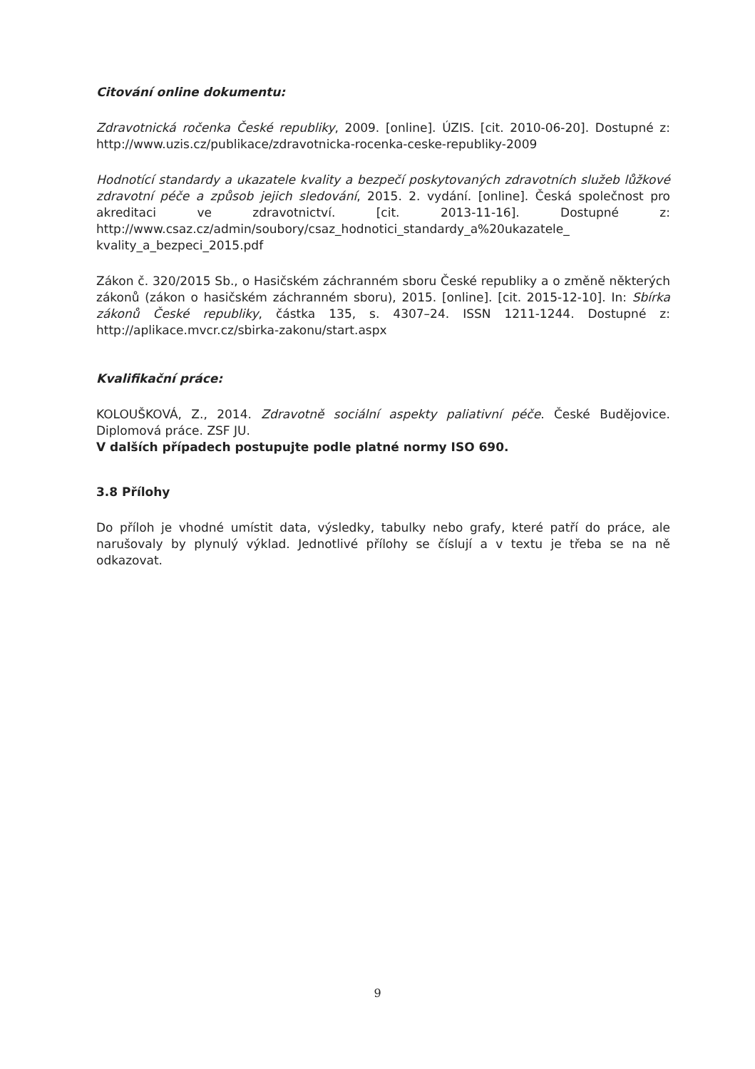Citování online dokumentu:
Zdravotnická ročenka České republiky, 2009. [online]. ÚZIS. [cit. 2010-06-20]. Dostupné z: http://www.uzis.cz/publikace/zdravotnicka-rocenka-ceske-republiky-2009
Hodnotící standardy a ukazatele kvality a bezpečí poskytovaných zdravotních služeb lůžkové zdravotní péče a způsob jejich sledování, 2015. 2. vydání. [online]. Česká společnost pro akreditaci ve zdravotnictví. [cit. 2013-11-16]. Dostupné z: http://www.csaz.cz/admin/soubory/csaz_hodnotici_standardy_a%20ukazatele_ kvality_a_bezpeci_2015.pdf
Zákon č. 320/2015 Sb., o Hasičském záchranném sboru České republiky a o změně některých zákonů (zákon o hasičském záchranném sboru), 2015. [online]. [cit. 2015-12-10]. In: Sbírka zákonů České republiky, částka 135, s. 4307–24. ISSN 1211-1244. Dostupné z: http://aplikace.mvcr.cz/sbirka-zakonu/start.aspx
Kvalifikační práce:
KOLOUŠKOVÁ, Z., 2014. Zdravotně sociální aspekty paliativní péče. České Budějovice. Diplomová práce. ZSF JU.
V dalších případech postupujte podle platné normy ISO 690.
3.8 Přílohy
Do příloh je vhodné umístit data, výsledky, tabulky nebo grafy, které patří do práce, ale narušovaly by plynulý výklad. Jednotlivé přílohy se číslují a v textu je třeba se na ně odkazovat.
9